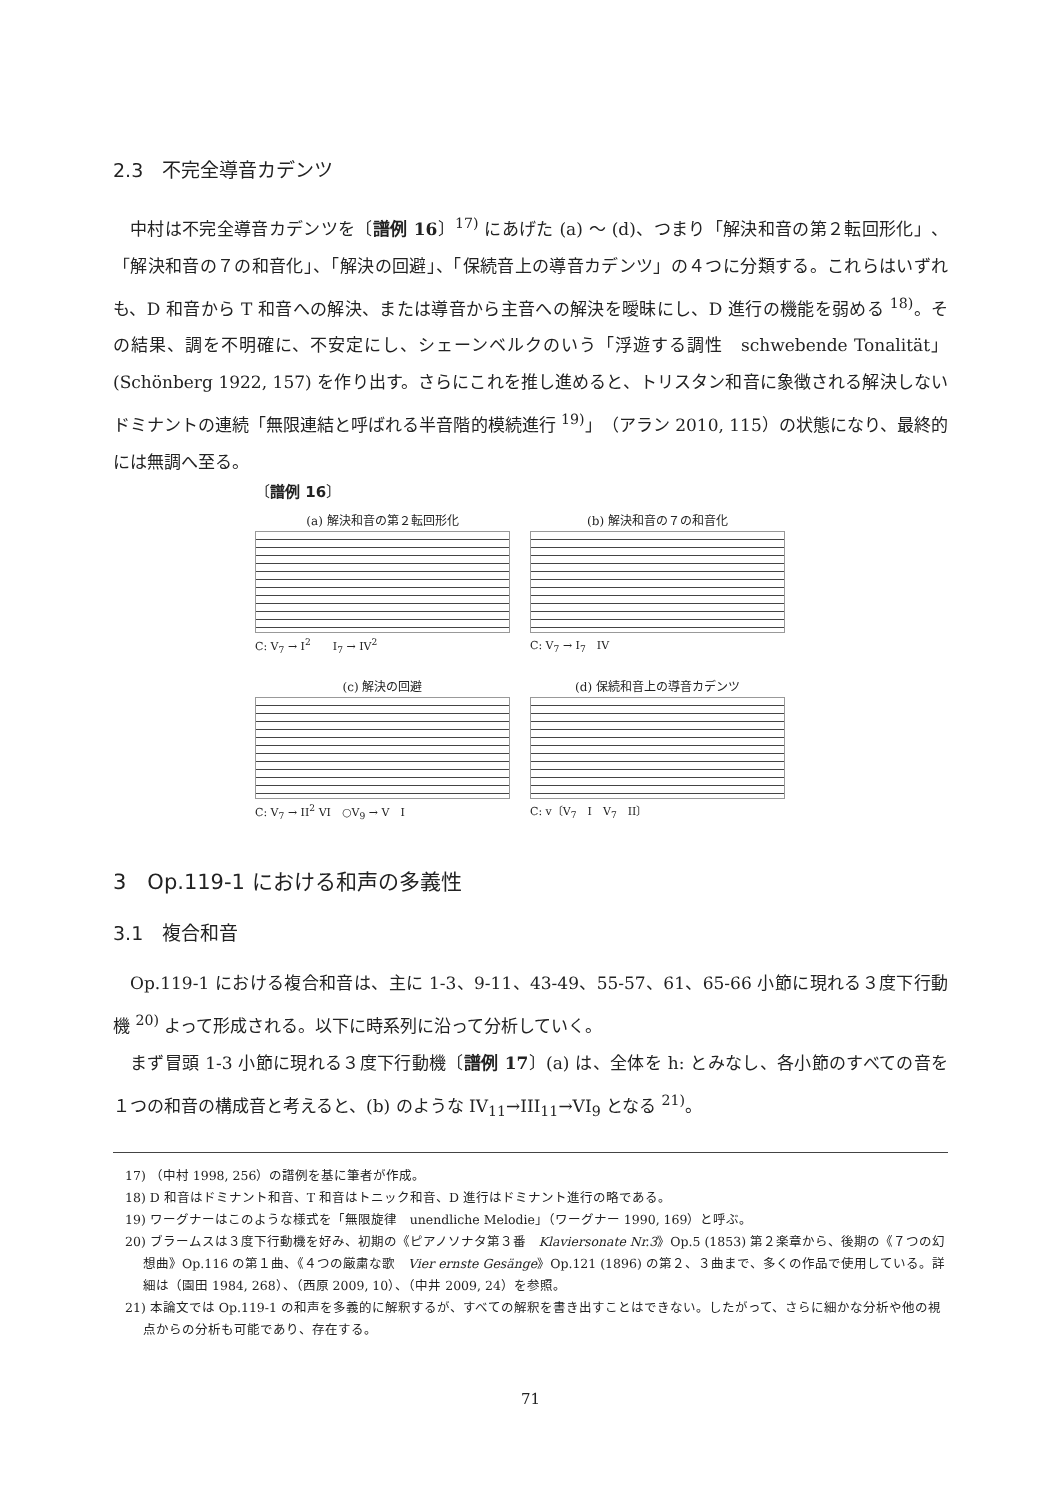2.3　不完全導音カデンツ
中村は不完全導音カデンツを〔譜例 16〕<sup>17)</sup> にあげた (a) ～ (d)、つまり「解決和音の第２転回形化」、「解決和音の７の和音化」、「解決の回避」、「保続音上の導音カデンツ」の４つに分類する。これらはいずれも、D 和音から T 和音への解決、または導音から主音への解決を曖昧にし、D 進行の機能を弱める <sup>18)</sup>。その結果、調を不明確に、不安定にし、シェーンベルクのいう「浮遊する調性　schwebende Tonalität」(Schönberg 1922, 157) を作り出す。さらにこれを推し進めると、トリスタン和音に象徴される解決しないドミナントの連続「無限連結と呼ばれる半音階的模続進行 <sup>19)</sup>」（アラン 2010, 115）の状態になり、最終的には無調へ至る。
〔譜例 16〕
(a) 解決和音の第２転回形化
C: V<sub>7</sub> → I<sup>2</sup>　　I<sub>7</sub> → IV<sup>2</sup>
(b) 解決和音の７の和音化
C: V<sub>7</sub> → I<sub>7</sub>　IV
(c) 解決の回避
C: V<sub>7</sub> → II<sup>2</sup> VI　○V<sub>9</sub> → V　I
(d) 保続和音上の導音カデンツ
C: v〔V<sub>7</sub>　I　V<sub>7</sub>　II〕
3　Op.119-1 における和声の多義性
3.1　複合和音
Op.119-1 における複合和音は、主に 1-3、9-11、43-49、55-57、61、65-66 小節に現れる３度下行動機 <sup>20)</sup> よって形成される。以下に時系列に沿って分析していく。
まず冒頭 1-3 小節に現れる３度下行動機〔譜例 17〕(a) は、全体を h: とみなし、各小節のすべての音を１つの和音の構成音と考えると、(b) のような IV<sub>11</sub>→III<sub>11</sub>→VI<sub>9</sub> となる <sup>21)</sup>。
17) （中村 1998, 256）の譜例を基に筆者が作成。
18) D 和音はドミナント和音、T 和音はトニック和音、D 進行はドミナント進行の略である。
19) ワーグナーはこのような様式を「無限旋律　unendliche Melodie」（ワーグナー 1990, 169）と呼ぶ。
20) ブラームスは３度下行動機を好み、初期の《ピアノソナタ第３番　Klaviersonate Nr.3》Op.5 (1853) 第２楽章から、後期の《７つの幻想曲》Op.116 の第１曲、《４つの厳粛な歌　Vier ernste Gesänge》Op.121 (1896) の第２、３曲まで、多くの作品で使用している。詳細は（園田 1984, 268）、（西原 2009, 10）、（中井 2009, 24）を参照。
21) 本論文では Op.119-1 の和声を多義的に解釈するが、すべての解釈を書き出すことはできない。したがって、さらに細かな分析や他の視点からの分析も可能であり、存在する。
71